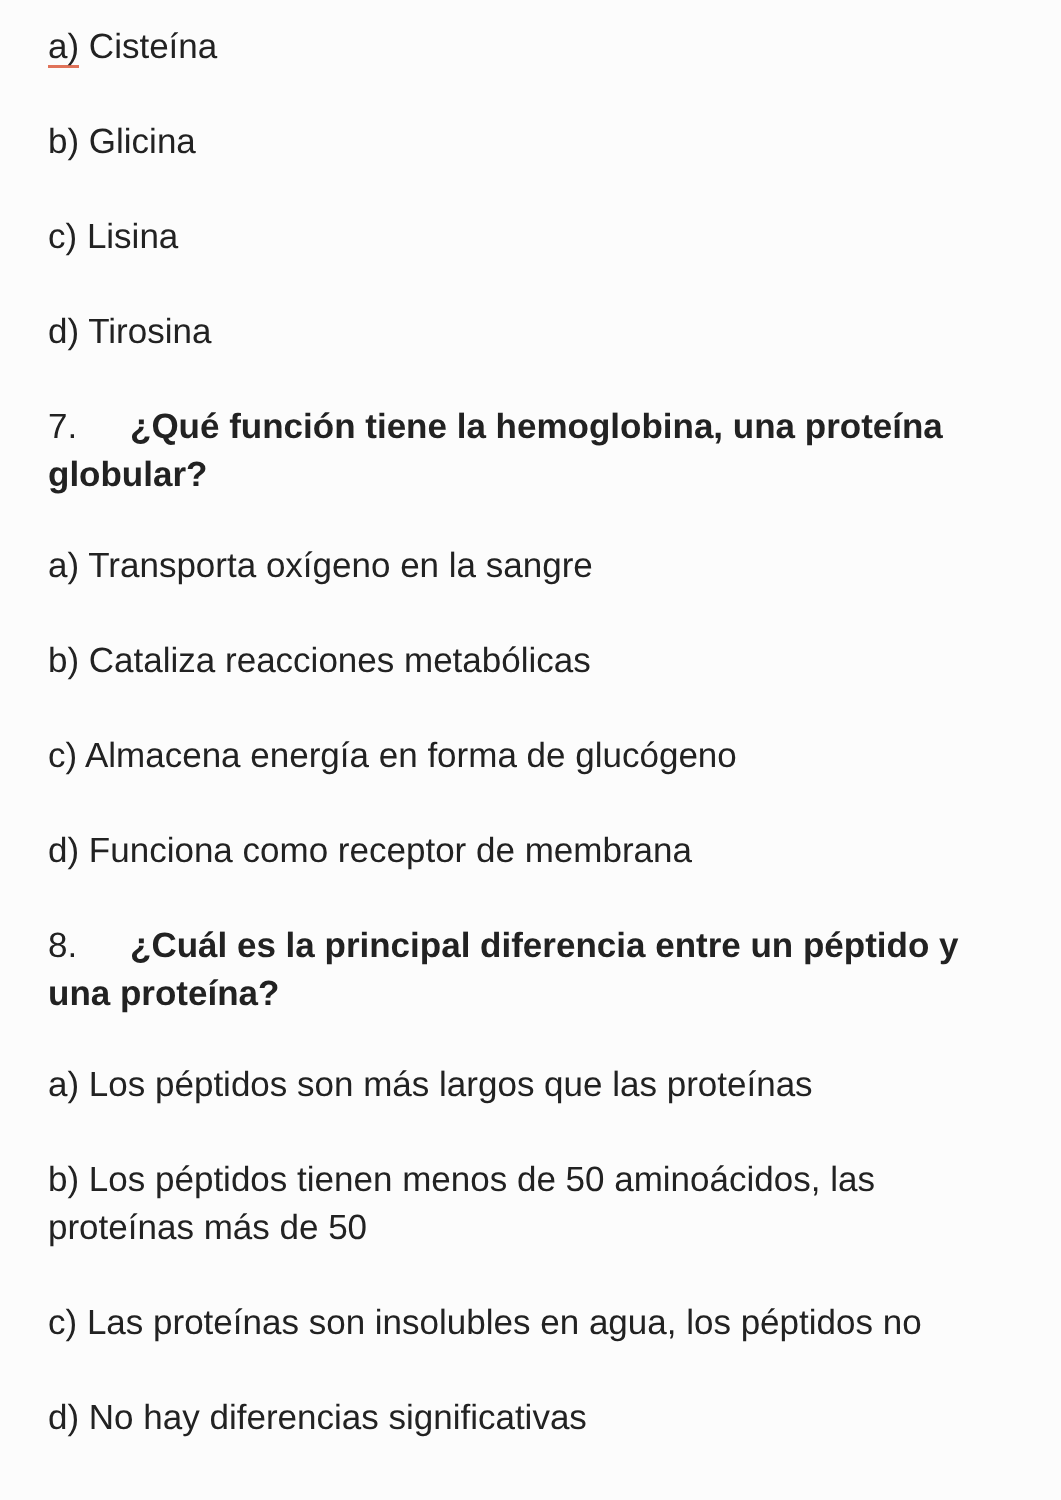a) Cisteína
b) Glicina
c) Lisina
d) Tirosina
7. ¿Qué función tiene la hemoglobina, una proteína globular?
a) Transporta oxígeno en la sangre
b) Cataliza reacciones metabólicas
c) Almacena energía en forma de glucógeno
d) Funciona como receptor de membrana
8. ¿Cuál es la principal diferencia entre un péptido y una proteína?
a) Los péptidos son más largos que las proteínas
b) Los péptidos tienen menos de 50 aminoácidos, las proteínas más de 50
c) Las proteínas son insolubles en agua, los péptidos no
d) No hay diferencias significativas